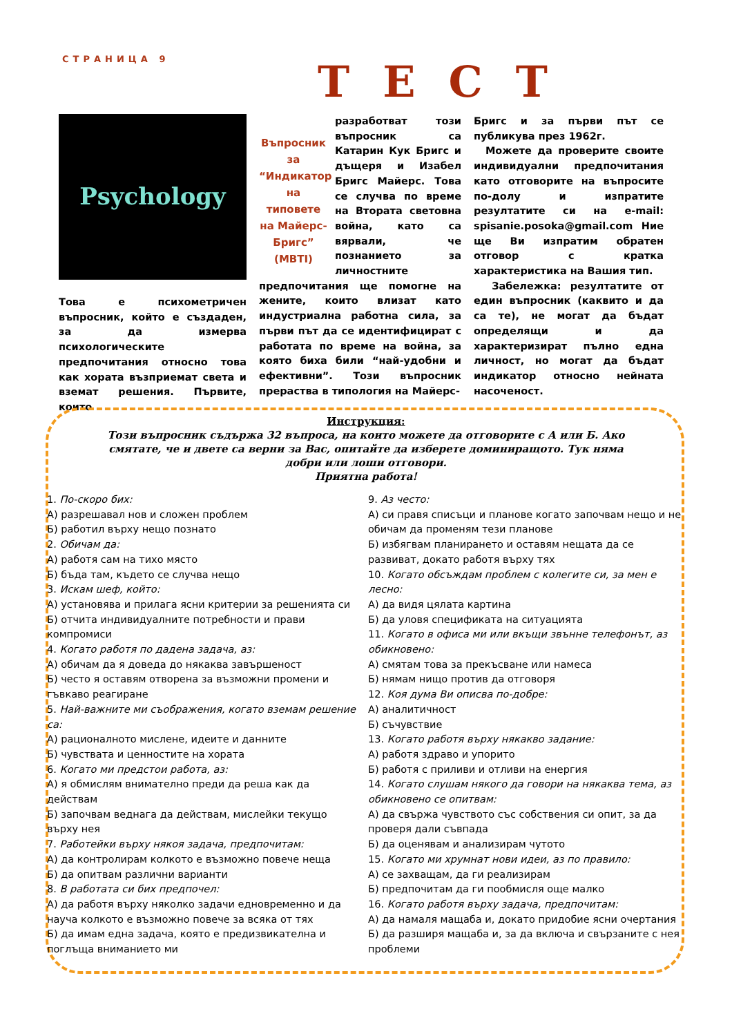СТРАНИЦА 9 ТЕСТ
Psychology
Това е психометричен въпросник, който е създаден, за да измерва психологическите предпочитания относно това как хората възприемат света и вземат решения. Първите, които
Въпросник за “Индикатор на типовете на Майерс-Бригс” (MBTI)
разработват този въпросник са Катарин Кук Бригс и дъщеря и Изабел Бригс Майерс. Това се случва по време на Втората световна война, като са вярвали, че познанието за личностните предпочитания ще помогне на жените, които влизат като индустриална работна сила, за първи път да се идентифицират с работата по време на война, за която биха били “най-удобни и ефективни”. Този въпросник прераства в типология на Майерс-
Бригс и за първи път се публикува през 1962г.
Можете да проверите своите индивидуални предпочитания като отговорите на въпросите по-долу и изпратите резултатите си на e-mail: spisanie.posoka@gmail.com Ние ще Ви изпратим обратен отговор с кратка характеристика на Вашия тип.
Забележка: резултатите от един въпросник (каквито и да са те), не могат да бъдат определящи и да характеризират пълно една личност, но могат да бъдат индикатор относно нейната насоченост.
Инструкция:
Този въпросник съдържа 32 въпроса, на които можете да отговорите с А или Б. Ако смятате, че и двете са верни за Вас, опитайте да изберете доминиращото. Тук няма добри или лоши отговори.
Приятна работа!
1. По-скоро бих:
А) разрешавал нов и сложен проблем
Б) работил върху нещо познато
2. Обичам да:
А) работя сам на тихо място
Б) бъда там, където се случва нещо
3. Искам шеф, който:
А) установява и прилага ясни критерии за решенията си
Б) отчита индивидуалните потребности и прави компромиси
4. Когато работя по дадена задача, аз:
А) обичам да я доведа до някаква завършеност
Б) често я оставям отворена за възможни промени и гъвкаво реагиране
5. Най-важните ми съображения, когато вземам решение са:
А) рационалното мислене, идеите и данните
Б) чувствата и ценностите на хората
6. Когато ми предстои работа, аз:
А) я обмислям внимателно преди да реша как да действам
Б) започвам веднага да действам, мислейки текущо върху нея
7. Работейки върху някоя задача, предпочитам:
А) да контролирам колкото е възможно повече неща
Б) да опитвам различни варианти
8. В работата си бих предпочел:
А) да работя върху няколко задачи едновременно и да науча колкото е възможно повече за всяка от тях
Б) да имам една задача, която е предизвикателна и поглъща вниманието ми
9. Аз често:
А) си правя списъци и планове когато започвам нещо и не обичам да променям тези планове
Б) избягвам планирането и оставям нещата да се развиват, докато работя върху тях
10. Когато обсъждам проблем с колегите си, за мен е лесно:
А) да видя цялата картина
Б) да уловя спецификата на ситуацията
11. Когато в офиса ми или вкъщи звънне телефонът, аз обикновено:
А) смятам това за прекъсване или намеса
Б) нямам нищо против да отговоря
12. Коя дума Ви описва по-добре:
А) аналитичност
Б) съчувствие
13. Когато работя върху някакво задание:
А) работя здраво и упорито
Б) работя с приливи и отливи на енергия
14. Когато слушам някого да говори на някаква тема, аз обикновено се опитвам:
А) да свържа чувството със собствения си опит, за да проверя дали съвпада
Б) да оценявам и анализирам чутото
15. Когато ми хрумнат нови идеи, аз по правило:
А) се захващам, да ги реализирам
Б) предпочитам да ги пообмисля още малко
16. Когато работя върху задача, предпочитам:
А) да намаля мащаба и, докато придобие ясни очертания
Б) да разширя мащаба и, за да включа и свързаните с нея проблеми